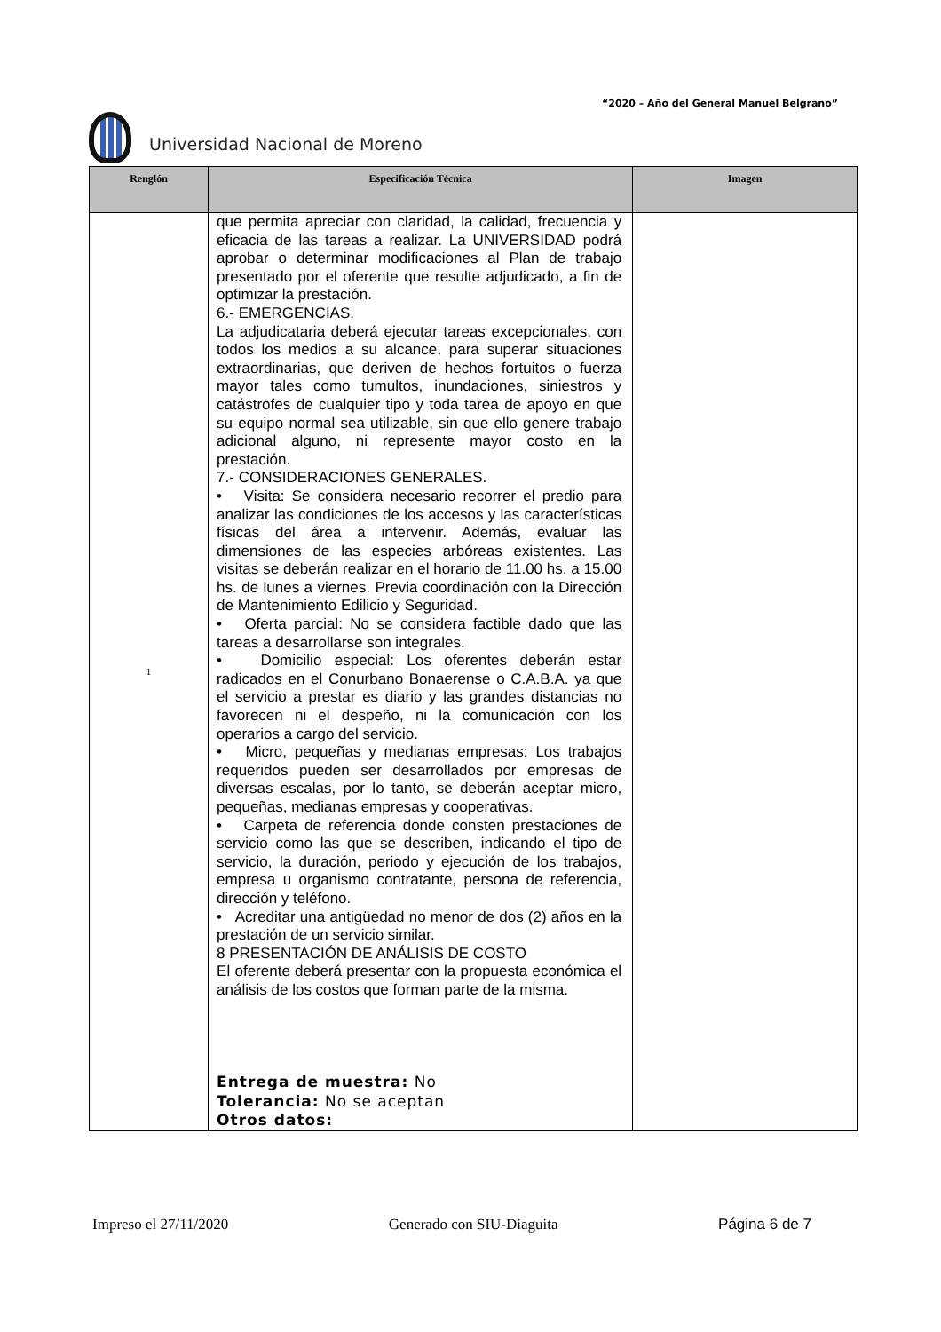“2020 – Año del General Manuel Belgrano”
Universidad Nacional de Moreno
| Renglón | Especificación Técnica | Imagen |
| --- | --- | --- |
| 1 | que permita apreciar con claridad, la calidad, frecuencia y eficacia de las tareas a realizar. La UNIVERSIDAD podrá aprobar o determinar modificaciones al Plan de trabajo presentado por el oferente que resulte adjudicado, a fin de optimizar la prestación. 6.- EMERGENCIAS. La adjudicataria deberá ejecutar tareas excepcionales, con todos los medios a su alcance, para superar situaciones extraordinarias, que deriven de hechos fortuitos o fuerza mayor tales como tumultos, inundaciones, siniestros y catástrofes de cualquier tipo y toda tarea de apoyo en que su equipo normal sea utilizable, sin que ello genere trabajo adicional alguno, ni represente mayor costo en la prestación. 7.- CONSIDERACIONES GENERALES. • Visita: Se considera necesario recorrer el predio para analizar las condiciones de los accesos y las características físicas del área a intervenir. Además, evaluar las dimensiones de las especies arbóreas existentes. Las visitas se deberán realizar en el horario de 11.00 hs. a 15.00 hs. de lunes a viernes. Previa coordinación con la Dirección de Mantenimiento Edilicio y Seguridad. • Oferta parcial: No se considera factible dado que las tareas a desarrollarse son integrales. • Domicilio especial: Los oferentes deberán estar radicados en el Conurbano Bonaerense o C.A.B.A. ya que el servicio a prestar es diario y las grandes distancias no favorecen ni el despeño, ni la comunicación con los operarios a cargo del servicio. • Micro, pequeñas y medianas empresas: Los trabajos requeridos pueden ser desarrollados por empresas de diversas escalas, por lo tanto, se deberán aceptar micro, pequeñas, medianas empresas y cooperativas. • Carpeta de referencia donde consten prestaciones de servicio como las que se describen, indicando el tipo de servicio, la duración, periodo y ejecución de los trabajos, empresa u organismo contratante, persona de referencia, dirección y teléfono. • Acreditar una antigüedad no menor de dos (2) años en la prestación de un servicio similar. 8 PRESENTACIÓN DE ANÁLISIS DE COSTO El oferente deberá presentar con la propuesta económica el análisis de los costos que forman parte de la misma. Entrega de muestra: No Tolerancia: No se aceptan Otros datos: | |
Impreso el 27/11/2020 Generado con SIU-Diaguita Página 6 de 7